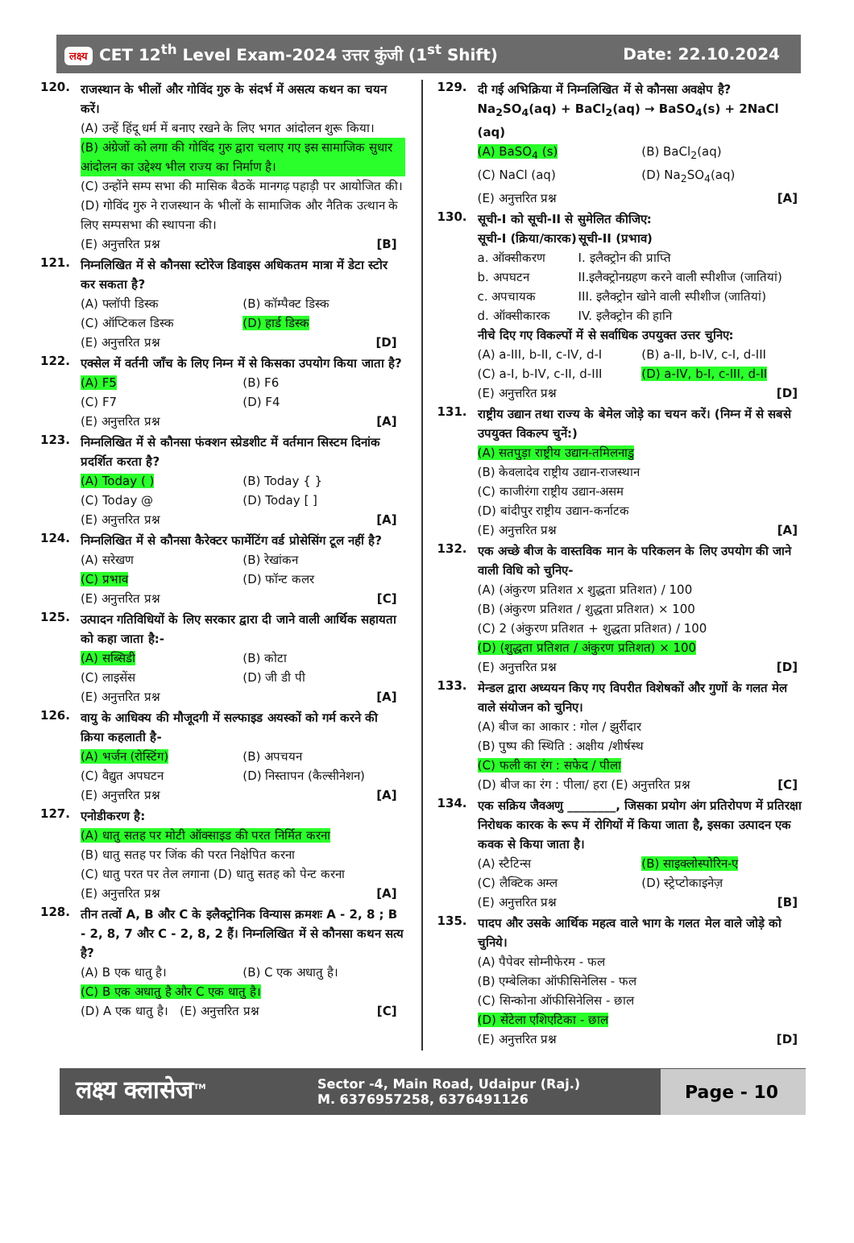लक्ष्य CET 12<sup>th</sup> Level Exam-2024 उत्तर कुंजी (1<sup>st</sup> Shift)
Date: 22.10.2024
120.
राजस्थान के भीलों और गोविंद गुरु के संदर्भ में असत्य कथन का चयन करें।
(A) उन्हें हिंदू धर्म में बनाए रखने के लिए भगत आंदोलन शुरू किया।
(B) अंग्रेजों को लगा की गोविंद गुरु द्वारा चलाए गए इस सामाजिक सुधार आंदोलन का उद्देश्य भील राज्य का निर्माण है।
(C) उन्होंने सम्प सभा की मासिक बैठकें मानगढ़ पहाड़ी पर आयोजित की।
(D) गोविंद गुरु ने राजस्थान के भीलों के सामाजिक और नैतिक उत्थान के लिए सम्पसभा की स्थापना की।
(E) अनुत्तरित प्रश्न [B]
121.
निम्नलिखित में से कौनसा स्टोरेज डिवाइस अधिकतम मात्रा में डेटा स्टोर कर सकता है?
(A) फ्लॉपी डिस्क (B) कॉम्पैक्ट डिस्क
(C) ऑप्टिकल डिस्क (D) हार्ड डिस्क
(E) अनुत्तरित प्रश्न [D]
122.
एक्सेल में वर्तनी जाँच के लिए निम्न में से किसका उपयोग किया जाता है?
(A) F5 (B) F6
(C) F7 (D) F4
(E) अनुत्तरित प्रश्न [A]
123.
निम्नलिखित में से कौनसा फंक्शन स्प्रेडशीट में वर्तमान सिस्टम दिनांक प्रदर्शित करता है?
(A) Today ( ) (B) Today { }
(C) Today @ (D) Today [ ]
(E) अनुत्तरित प्रश्न [A]
124.
निम्नलिखित में से कौनसा कैरेक्टर फार्मेटिंग वर्ड प्रोसेसिंग टूल नहीं है?
(A) सरेखण (B) रेखांकन
(C) प्रभाव (D) फॉन्ट कलर
(E) अनुत्तरित प्रश्न [C]
125.
उत्पादन गतिविधियों के लिए सरकार द्वारा दी जाने वाली आर्थिक सहायता को कहा जाता है:-
(A) सब्सिडी (B) कोटा
(C) लाइसेंस (D) जी डी पी
(E) अनुत्तरित प्रश्न [A]
126.
वायु के आधिक्य की मौजूदगी में सल्फाइड अयस्कों को गर्म करने की क्रिया कहलाती है-
(A) भर्जन (रोस्टिंग) (B) अपचयन
(C) वैद्युत अपघटन (D) निस्तापन (कैल्सीनेशन)
(E) अनुत्तरित प्रश्न [A]
127.
एनोडीकरण है:
(A) धातु सतह पर मोटी ऑक्साइड की परत निर्मित करना
(B) धातु सतह पर जिंक की परत निक्षेपित करना
(C) धातु परत पर तेल लगाना (D) धातु सतह को पेन्ट करना
(E) अनुत्तरित प्रश्न [A]
128.
तीन तत्वों A, B और C के इलैक्ट्रोनिक विन्यास क्रमशः A - 2, 8 ; B - 2, 8, 7 और C - 2, 8, 2 हैं। निम्नलिखित में से कौनसा कथन सत्य है?
(A) B एक धातु है। (B) C एक अधातु है।
(C) B एक अधातु है और C एक धातु है।
(D) A एक धातु है। (E) अनुत्तरित प्रश्न [C]
129.
दी गई अभिक्रिया में निम्नलिखित में से कौनसा अवक्षेप है?
Na<sub>2</sub>SO<sub>4</sub>(aq) + BaCl<sub>2</sub>(aq) → BaSO<sub>4</sub>(s) + 2NaCl (aq)
(A) BaSO<sub>4</sub> (s) (B) BaCl<sub>2</sub>(aq)
(C) NaCl (aq) (D) Na<sub>2</sub>SO<sub>4</sub>(aq)
(E) अनुत्तरित प्रश्न [A]
130.
सूची-I को सूची-II से सुमेलित कीजिए:
सूची-I (क्रिया/कारक) सूची-II (प्रभाव)
a. ऑक्सीकरण I. इलैक्ट्रोन की प्राप्ति
b. अपघटन II.इलैक्ट्रोनग्रहण करने वाली स्पीशीज (जातियां)
c. अपचायक III. इलैक्ट्रोन खोने वाली स्पीशीज (जातियां)
d. ऑक्सीकारक IV. इलैक्ट्रोन की हानि
नीचे दिए गए विकल्पों में से सर्वाधिक उपयुक्त उत्तर चुनिए:
(A) a-III, b-II, c-IV, d-I (B) a-II, b-IV, c-I, d-III
(C) a-I, b-IV, c-II, d-III (D) a-IV, b-I, c-III, d-II
(E) अनुत्तरित प्रश्न [D]
131.
राष्ट्रीय उद्यान तथा राज्य के बेमेल जोड़े का चयन करें। (निम्न में से सबसे उपयुक्त विकल्प चुनें:)
(A) सतपुड़ा राष्ट्रीय उद्यान-तमिलनाडु
(B) केवलादेव राष्ट्रीय उद्यान-राजस्थान
(C) काजीरंगा राष्ट्रीय उद्यान-असम
(D) बांदीपुर राष्ट्रीय उद्यान-कर्नाटक
(E) अनुत्तरित प्रश्न [A]
132.
एक अच्छे बीज के वास्तविक मान के परिकलन के लिए उपयोग की जाने वाली विधि को चुनिए-
(A) (अंकुरण प्रतिशत x शुद्धता प्रतिशत) / 100
(B) (अंकुरण प्रतिशत / शुद्धता प्रतिशत) × 100
(C) 2 (अंकुरण प्रतिशत + शुद्धता प्रतिशत) / 100
(D) (शुद्धता प्रतिशत / अंकुरण प्रतिशत) × 100
(E) अनुत्तरित प्रश्न [D]
133.
मेन्डल द्वारा अध्ययन किए गए विपरीत विशेषकों और गुणों के गलत मेल वाले संयोजन को चुनिए।
(A) बीज का आकार : गोल / झुर्रीदार
(B) पुष्प की स्थिति : अक्षीय /शीर्षस्थ
(C) फली का रंग : सफेद / पीला
(D) बीज का रंग : पीला/ हरा (E) अनुत्तरित प्रश्न [C]
134.
एक सक्रिय जैवअणु ________, जिसका प्रयोग अंग प्रतिरोपण में प्रतिरक्षा निरोधक कारक के रूप में रोगियों में किया जाता है, इसका उत्पादन एक कवक से किया जाता है।
(A) स्टैटिन्स (B) साइक्लोस्पोरिन-ए
(C) लैक्टिक अम्ल (D) स्ट्रेप्टोकाइनेज़
(E) अनुत्तरित प्रश्न [B]
135.
पादप और उसके आर्थिक महत्व वाले भाग के गलत मेल वाले जोड़े को चुनिये।
(A) पैपेवर सोम्नीफेरम - फल
(B) एम्बेलिका ऑफीसिनेलिस - फल
(C) सिन्कोना ऑफीसिनेलिस - छाल
(D) सेंटेला एशिएटिका - छाल
(E) अनुत्तरित प्रश्न [D]
लक्ष्य क्लासेज<sup>TM</sup>
Sector -4, Main Road, Udaipur (Raj.)
M. 6376957258, 6376491126
Page - 10